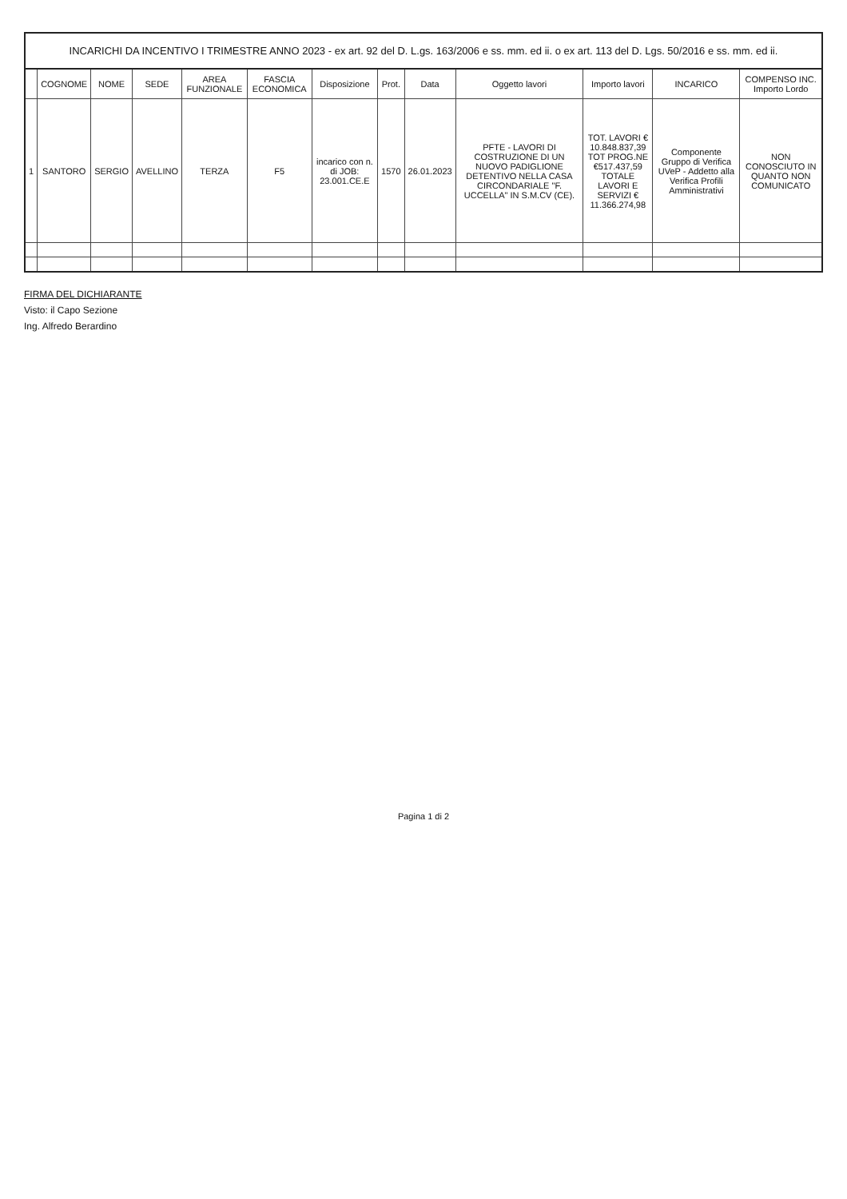INCARICHI DA INCENTIVO I TRIMESTRE ANNO 2023 - ex art. 92 del D. L.gs. 163/2006 e ss. mm. ed ii. o ex art. 113 del D. Lgs. 50/2016 e ss. mm. ed ii.
| | COGNOME | NOME | SEDE | AREA FUNZIONALE | FASCIA ECONOMICA | Disposizione | Prot. | Data | Oggetto lavori | Importo lavori | INCARICO | COMPENSO INC. Importo Lordo |
| --- | --- | --- | --- | --- | --- | --- | --- | --- | --- | --- | --- | --- |
| 1 | SANTORO | SERGIO | AVELLINO | TERZA | F5 | incarico con n. di JOB: 23.001.CE.E | 1570 | 26.01.2023 | PFTE - LAVORI DI COSTRUZIONE DI UN NUOVO PADIGLIONE DETENTIVO NELLA CASA CIRCONDARIALE "F. UCCELLA" IN S.M.CV (CE). | TOT. LAVORI € 10.848.837,39 TOT PROG.NE €517.437,59 TOTALE LAVORI E SERVIZI € 11.366.274,98 | Componente Gruppo di Verifica UVeP - Addetto alla Verifica Profili Amministrativi | NON CONOSCIUTO IN QUANTO NON COMUNICATO |
FIRMA DEL DICHIARANTE
Visto: il Capo Sezione
Ing. Alfredo Berardino
Pagina 1 di 2